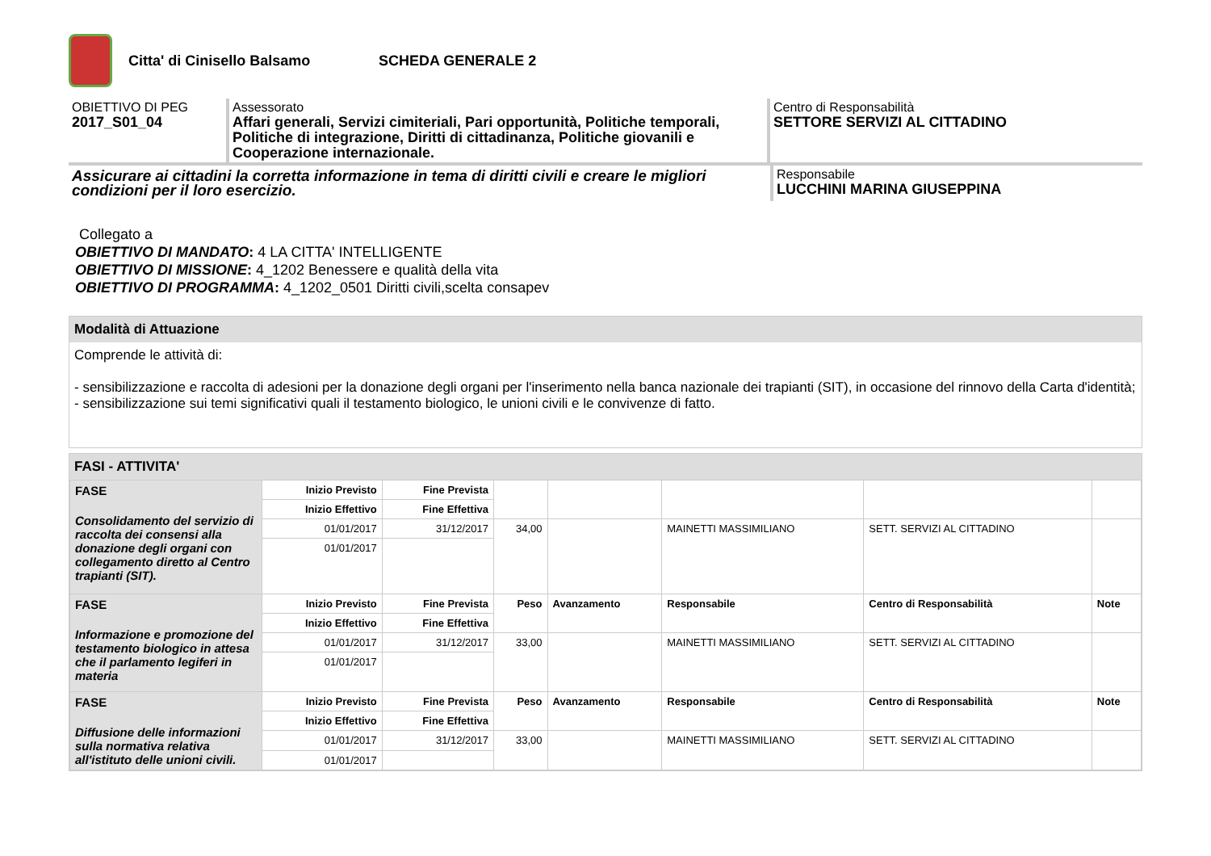Citta' di Cinisello Balsamo SCHEDA GENERALE 2
OBIETTIVO DI PEG
2017_S01_04
Assessorato
Affari generali, Servizi cimiteriali, Pari opportunità, Politiche temporali, Politiche di integrazione, Diritti di cittadinanza, Politiche giovanili e Cooperazione internazionale.
Centro di Responsabilità
SETTORE SERVIZI AL CITTADINO
Assicurare ai cittadini la corretta informazione in tema di diritti civili e creare le migliori condizioni per il loro esercizio.
Responsabile
LUCCHINI MARINA GIUSEPPINA
Collegato a
OBIETTIVO DI MANDATO: 4 LA CITTA' INTELLIGENTE
OBIETTIVO DI MISSIONE: 4_1202 Benessere e qualità della vita
OBIETTIVO DI PROGRAMMA: 4_1202_0501 Diritti civili,scelta consapev
Modalità di Attuazione
Comprende le attività di:
- sensibilizzazione e raccolta di adesioni per la donazione degli organi per l'inserimento nella banca nazionale dei trapianti (SIT), in occasione del rinnovo della Carta d'identità;
- sensibilizzazione sui temi significativi quali il testamento biologico, le unioni civili e le convivenze di fatto.
FASI - ATTIVITA'
| FASE Consolidamento del servizio di raccolta dei consensi alla donazione degli organi con collegamento diretto al Centro trapianti (SIT). | Inizio Previsto | Fine Prevista | | | | | |
| | Inizio Effettivo | Fine Effettiva | | | | | |
| | 01/01/2017 | 31/12/2017 | 34,00 | | MAINETTI MASSIMILIANO | SETT. SERVIZI AL CITTADINO | |
| | 01/01/2017 | | | | | | |
| FASE Informazione e promozione del testamento biologico in attesa che il parlamento legiferi in materia | Inizio Previsto | Fine Prevista | Peso | Avanzamento | Responsabile | Centro di Responsabilità | Note |
| | Inizio Effettivo | Fine Effettiva | | | | | |
| | 01/01/2017 | 31/12/2017 | 33,00 | | MAINETTI MASSIMILIANO | SETT. SERVIZI AL CITTADINO | |
| | 01/01/2017 | | | | | | |
| FASE Diffusione delle informazioni sulla normativa relativa all'istituto delle unioni civili. | Inizio Previsto | Fine Prevista | Peso | Avanzamento | Responsabile | Centro di Responsabilità | Note |
| | Inizio Effettivo | Fine Effettiva | | | | | |
| | 01/01/2017 | 31/12/2017 | 33,00 | | MAINETTI MASSIMILIANO | SETT. SERVIZI AL CITTADINO | |
| | 01/01/2017 | | | | | | |